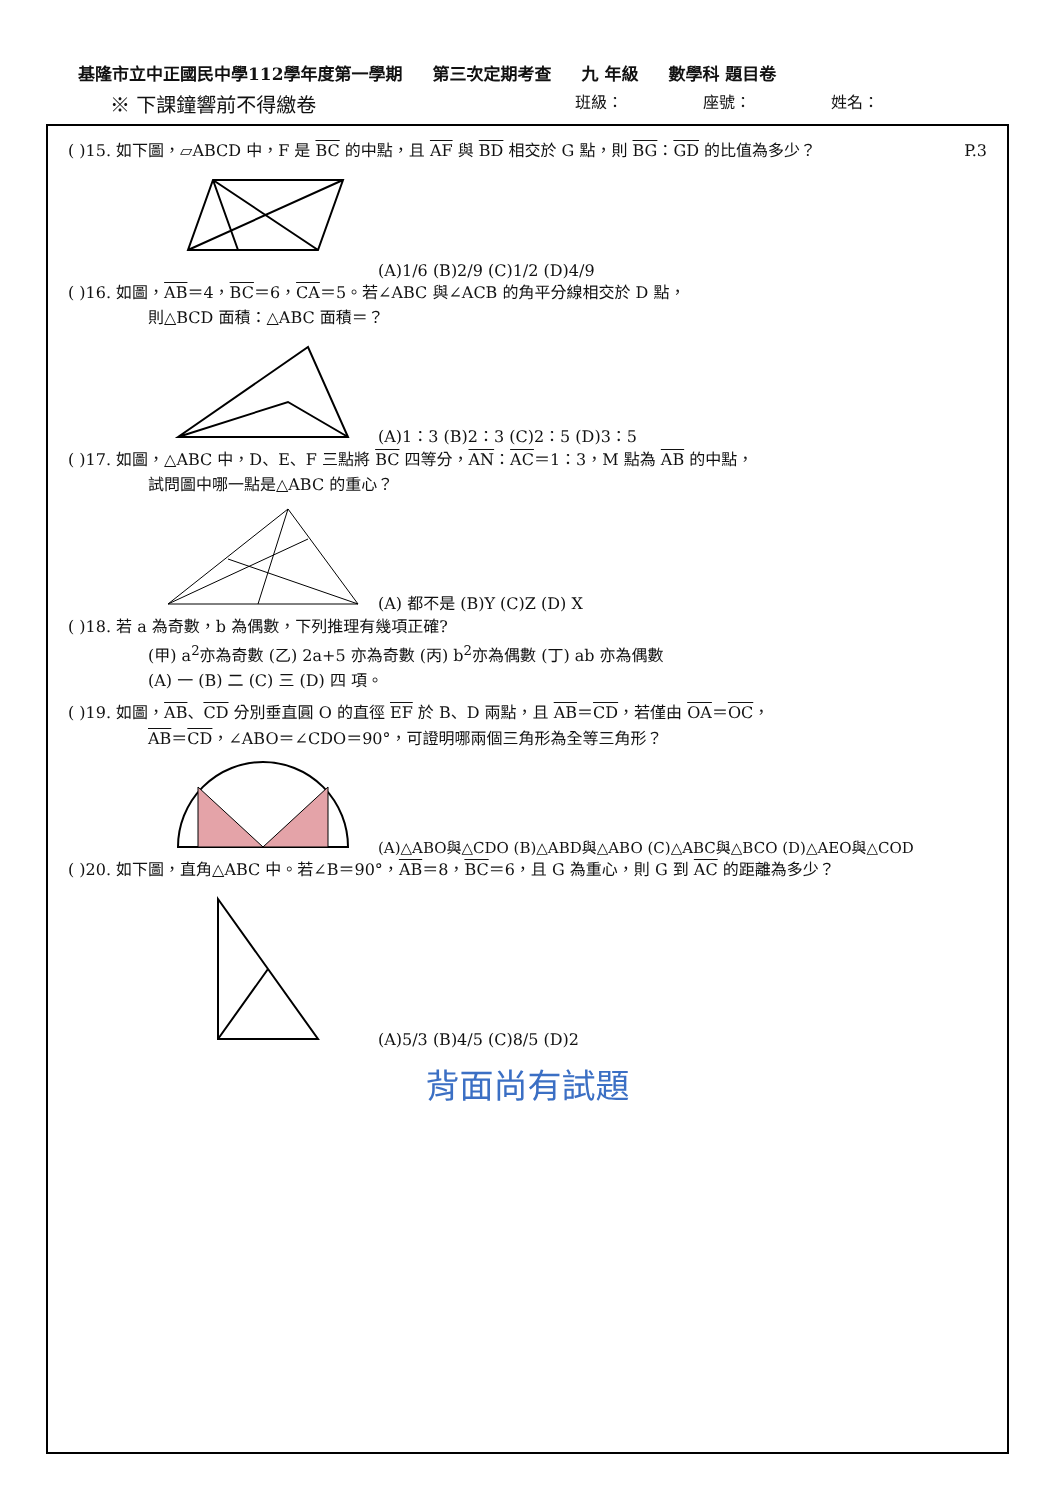基隆市立中正國民中學112學年度第一學期 第三次定期考查 九 年級 數學科 題目卷
※ 下課鐘響前不得繳卷
班級： 座號： 姓名：
( )15. 如下圖，▱ABCD 中，F 是 BC 的中點，且 AF 與 BD 相交於 G 點，則 BG：GD 的比值為多少？ P.3
(A)1/6 (B)2/9 (C)1/2 (D)4/9
( )16. 如圖，AB＝4，BC＝6，CA＝5。若∠ABC 與∠ACB 的角平分線相交於 D 點，
則△BCD 面積：△ABC 面積＝？
(A)1：3 (B)2：3 (C)2：5 (D)3：5
( )17. 如圖，△ABC 中，D、E、F 三點將 BC 四等分，AN：AC＝1：3，M 點為 AB 的中點，
試問圖中哪一點是△ABC 的重心？
(A) 都不是 (B)Y (C)Z (D) X
( )18. 若 a 為奇數，b 為偶數，下列推理有幾項正確?
(甲) a<sup>2</sup>亦為奇數 (乙) 2a+5 亦為奇數 (丙) b<sup>2</sup>亦為偶數 (丁) ab 亦為偶數
(A) 一 (B) 二 (C) 三 (D) 四 項。
( )19. 如圖，AB、CD 分別垂直圓 O 的直徑 EF 於 B、D 兩點，且 AB＝CD，若僅由 OA＝OC，
AB＝CD，∠ABO＝∠CDO＝90°，可證明哪兩個三角形為全等三角形？
(A)△ABO與△CDO (B)△ABD與△ABO (C)△ABC與△BCO (D)△AEO與△COD
( )20. 如下圖，直角△ABC 中。若∠B＝90°，AB＝8，BC＝6，且 G 為重心，則 G 到 AC 的距離為多少？
(A)5/3 (B)4/5 (C)8/5 (D)2
背面尚有試題